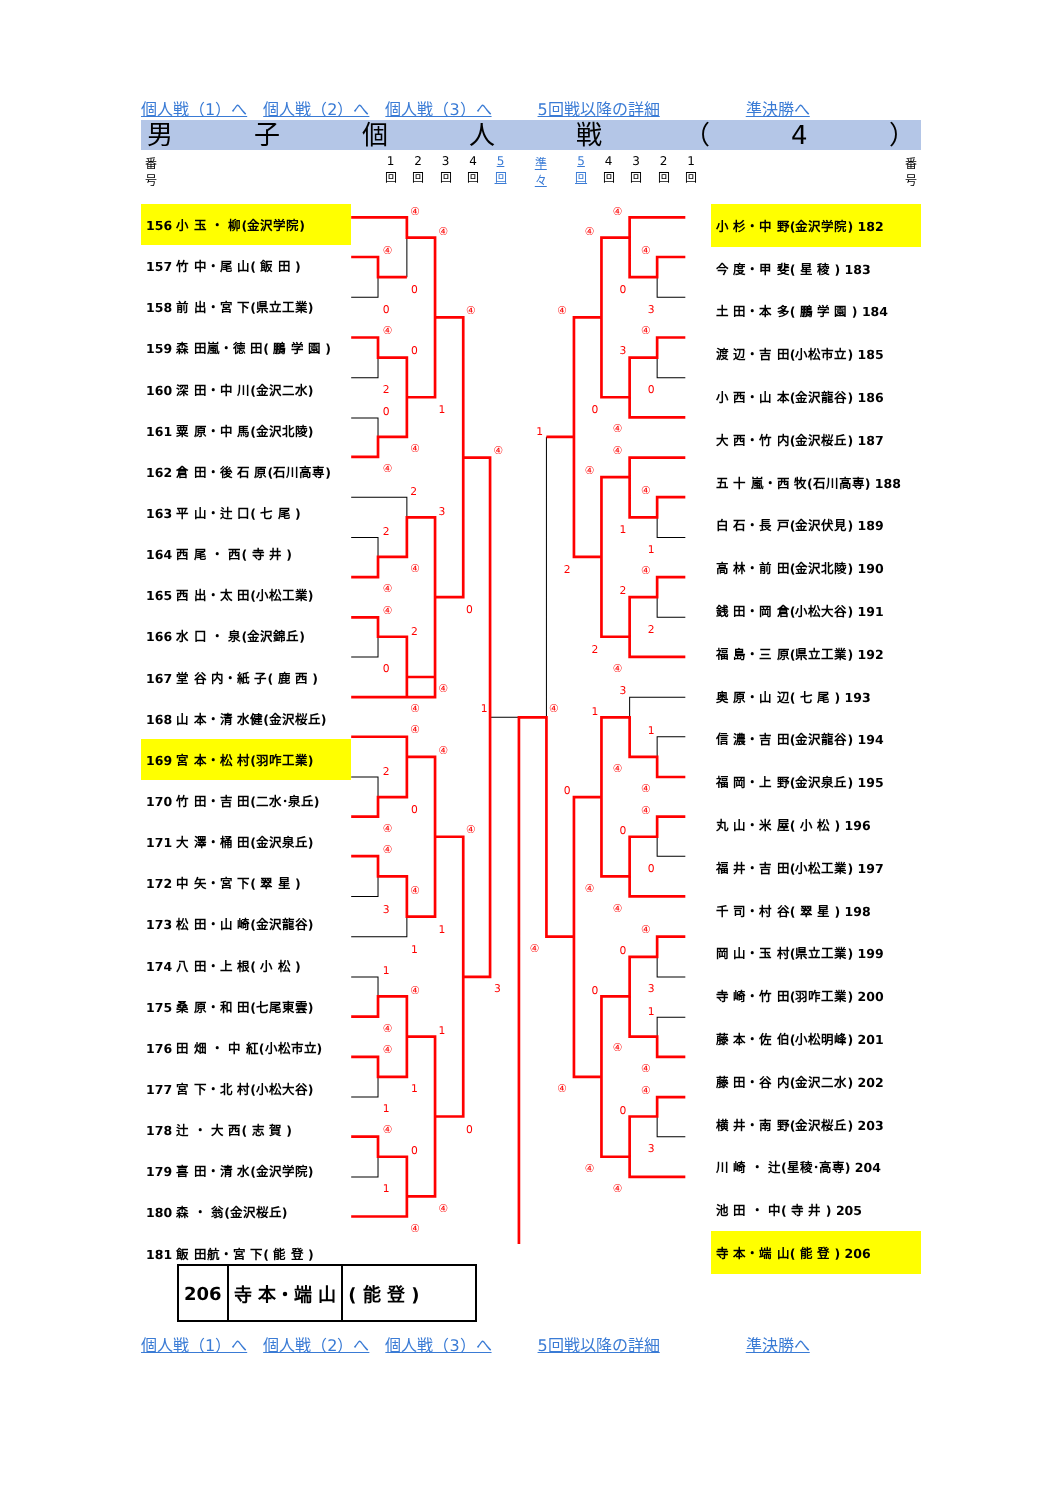個人戦（1）へ 個人戦（2）へ 個人戦（3）へ 5回戦以降の詳細 準決勝へ
男子個人戦 （ 4 ）
番
号 1
回 2
回 3
回 4
回 5
回 準
々 5
回 4
回 3
回 2
回 1
回 番
号
| 156 小 玉 ・ 柳(金沢学院) |
| 157 竹 中・尾 山( 飯 田 ) |
| 158 前 出・宮 下(県立工業) |
| 159 森 田嵐・徳 田( 鵬 学 園 ) |
| 160 深 田・中 川(金沢二水) |
| 161 粟 原・中 馬(金沢北陵) |
| 162 倉 田・後 石 原(石川高専) |
| 163 平 山・辻 口( 七 尾 ) |
| 164 西 尾 ・ 西( 寺 井 ) |
| 165 西 出・太 田(小松工業) |
| 166 水 口 ・ 泉(金沢錦丘) |
| 167 堂 谷 内・紙 子( 鹿 西 ) |
| 168 山 本・清 水健(金沢桜丘) |
| 169 宮 本・松 村(羽咋工業) |
| 170 竹 田・吉 田(二水･泉丘) |
| 171 大 澤・桶 田(金沢泉丘) |
| 172 中 矢・宮 下( 翠 星 ) |
| 173 松 田・山 崎(金沢龍谷) |
| 174 八 田・上 根( 小 松 ) |
| 175 桑 原・和 田(七尾東雲) |
| 176 田 畑 ・ 中 紅(小松市立) |
| 177 宮 下・北 村(小松大谷) |
| 178 辻 ・ 大 西( 志 賀 ) |
| 179 喜 田・清 水(金沢学院) |
| 180 森 ・ 翁(金沢桜丘) |
| 181 飯 田航・宮 下( 能 登 ) |
④
④
④
0
0
④
④
0
2
0
1
④
④
④
2
3
2
④
④
0
④
2
0
④
④
1
④
④
2
0
④
④
④
④
3
1
1
3
1
④
④
1
④
1
1
④
0
0
1
④
④
④
④
④
0
3
④
④
3
0
0
④
1
④
④
④
1
1
2
④
2
2
2
④
3
④
1
1
④
④
0
④
0
0
④
④
④
④
0
0
3
1
④
④
④
④
0
3
④
④
| 小 杉・中 野(金沢学院) 182 |
| 今 度・甲 斐( 星 稜 ) 183 |
| 土 田・本 多( 鵬 学 園 ) 184 |
| 渡 辺・吉 田(小松市立) 185 |
| 小 西・山 本(金沢龍谷) 186 |
| 大 西・竹 内(金沢桜丘) 187 |
| 五 十 嵐・西 牧(石川高専) 188 |
| 白 石・長 戸(金沢伏見) 189 |
| 高 林・前 田(金沢北陵) 190 |
| 銭 田・岡 倉(小松大谷) 191 |
| 福 島・三 原(県立工業) 192 |
| 奥 原・山 辺( 七 尾 ) 193 |
| 信 濃・吉 田(金沢龍谷) 194 |
| 福 岡・上 野(金沢泉丘) 195 |
| 丸 山・米 屋( 小 松 ) 196 |
| 福 井・吉 田(小松工業) 197 |
| 千 司・村 谷( 翠 星 ) 198 |
| 岡 山・玉 村(県立工業) 199 |
| 寺 崎・竹 田(羽咋工業) 200 |
| 藤 本・佐 伯(小松明峰) 201 |
| 藤 田・谷 内(金沢二水) 202 |
| 横 井・南 野(金沢桜丘) 203 |
| 川 崎 ・ 辻(星稜･高専) 204 |
| 池 田 ・ 中( 寺 井 ) 205 |
| 寺 本・端 山( 能 登 ) 206 |
206 寺 本・端 山 ( 能 登 )
個人戦（1）へ 個人戦（2）へ 個人戦（3）へ 5回戦以降の詳細 準決勝へ